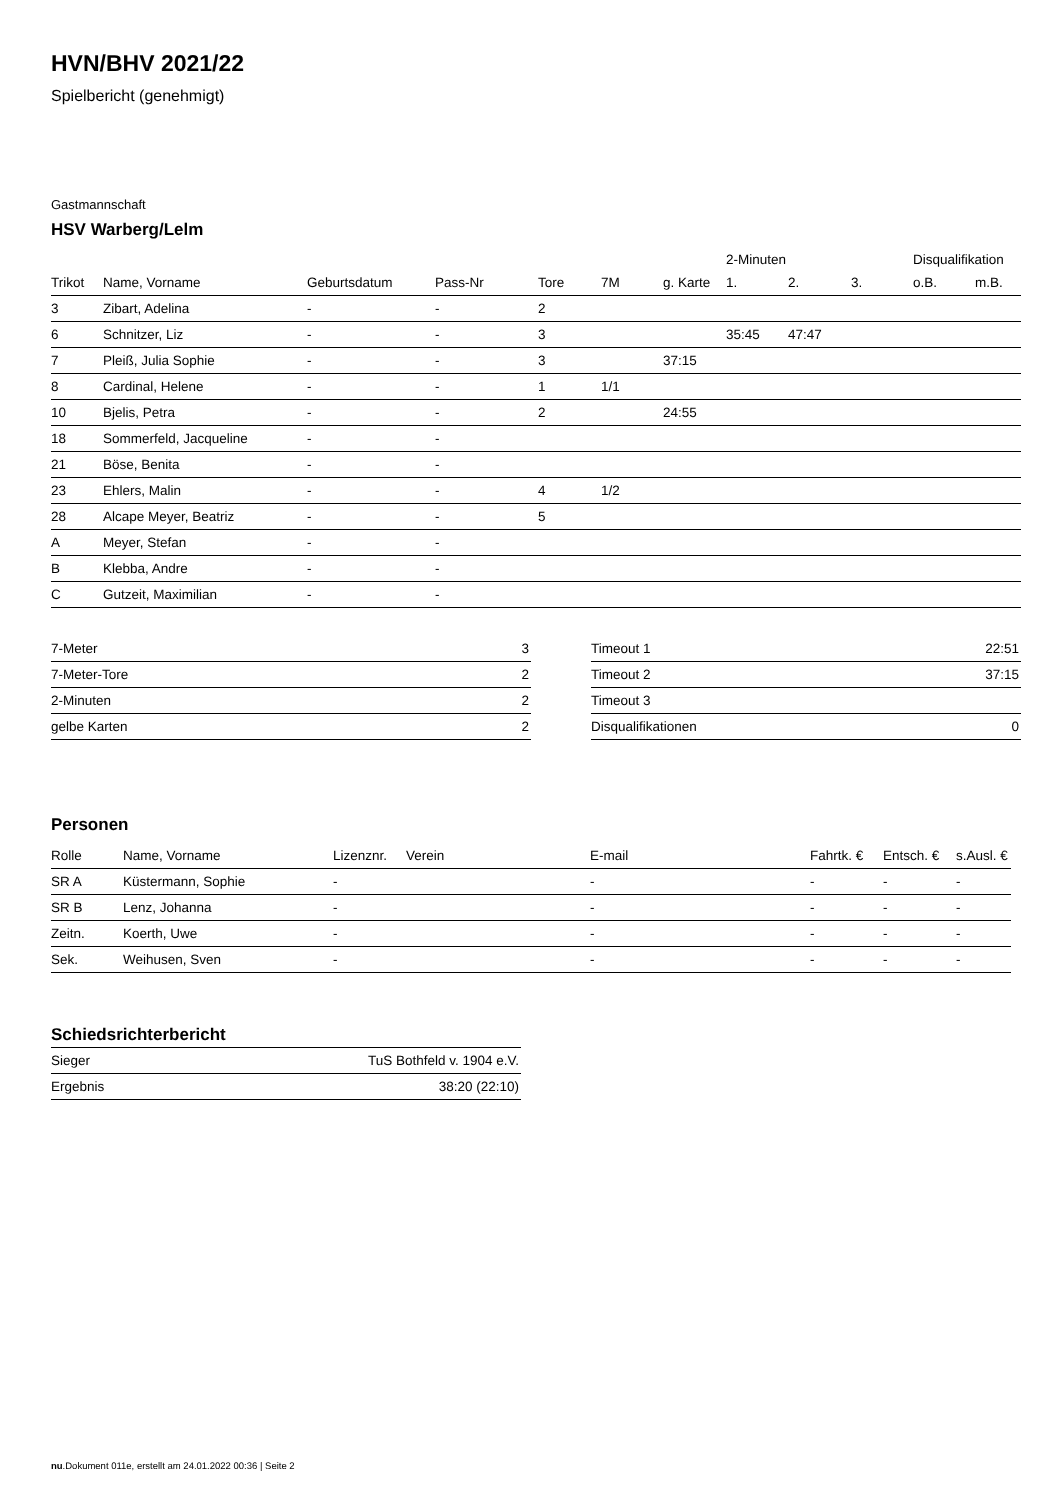HVN/BHV 2021/22
Spielbericht (genehmigt)
Gastmannschaft
HSV Warberg/Lelm
| | | | | | | | 2-Minuten | | | Disqualifikation | |
| --- | --- | --- | --- | --- | --- | --- | --- | --- | --- | --- | --- |
| Trikot | Name, Vorname | Geburtsdatum | Pass-Nr | Tore | 7M | g. Karte | 1. | 2. | 3. | o.B. | m.B. |
| 3 | Zibart, Adelina | - | - | 2 | | | | | | | |
| 6 | Schnitzer, Liz | - | - | 3 | | | 35:45 | 47:47 | | | |
| 7 | Pleiß, Julia Sophie | - | - | 3 | | 37:15 | | | | | |
| 8 | Cardinal, Helene | - | - | 1 | 1/1 | | | | | | |
| 10 | Bjelis, Petra | - | - | 2 | | 24:55 | | | | | |
| 18 | Sommerfeld, Jacqueline | - | - | | | | | | | | |
| 21 | Böse, Benita | - | - | | | | | | | | |
| 23 | Ehlers, Malin | - | - | 4 | 1/2 | | | | | | |
| 28 | Alcape Meyer, Beatriz | - | - | 5 | | | | | | | |
| A | Meyer, Stefan | - | - | | | | | | | | |
| B | Klebba, Andre | - | - | | | | | | | | |
| C | Gutzeit, Maximilian | - | - | | | | | | | | |
| 7-Meter | 3 |
| 7-Meter-Tore | 2 |
| 2-Minuten | 2 |
| gelbe Karten | 2 |
| Timeout 1 | 22:51 |
| Timeout 2 | 37:15 |
| Timeout 3 | |
| Disqualifikationen | 0 |
Personen
| Rolle | Name, Vorname | Lizenznr. | Verein | E-mail | Fahrtk. € | Entsch. € | s.Ausl. € |
| --- | --- | --- | --- | --- | --- | --- | --- |
| SR A | Küstermann, Sophie | - | | - | - | - | - |
| SR B | Lenz, Johanna | - | | - | - | - | - |
| Zeitn. | Koerth, Uwe | - | | - | - | - | - |
| Sek. | Weihusen, Sven | - | | - | - | - | - |
Schiedsrichterbericht
| Sieger | TuS Bothfeld v. 1904 e.V. |
| Ergebnis | 38:20 (22:10) |
nu.Dokument 011e, erstellt am 24.01.2022 00:36 | Seite 2